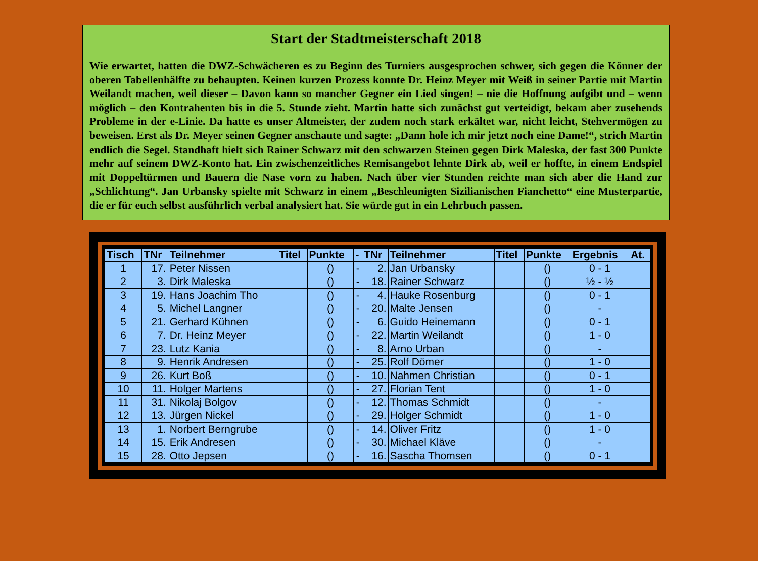Start der Stadtmeisterschaft 2018
Wie erwartet, hatten die DWZ-Schwächeren es zu Beginn des Turniers ausgesprochen schwer, sich gegen die Könner der oberen Tabellenhälfte zu behaupten. Keinen kurzen Prozess konnte Dr. Heinz Meyer mit Weiß in seiner Partie mit Martin Weilandt machen, weil dieser – Davon kann so mancher Gegner ein Lied singen! – nie die Hoffnung aufgibt und – wenn möglich – den Kontrahenten bis in die 5. Stunde zieht. Martin hatte sich zunächst gut verteidigt, bekam aber zusehends Probleme in der e-Linie. Da hatte es unser Altmeister, der zudem noch stark erkältet war, nicht leicht, Stehvermögen zu beweisen. Erst als Dr. Meyer seinen Gegner anschaute und sagte: „Dann hole ich mir jetzt noch eine Dame!“, strich Martin endlich die Segel. Standhaft hielt sich Rainer Schwarz mit den schwarzen Steinen gegen Dirk Maleska, der fast 300 Punkte mehr auf seinem DWZ-Konto hat. Ein zwischenzeitliches Remisangebot lehnte Dirk ab, weil er hoffte, in einem Endspiel mit Doppeltürmen und Bauern die Nase vorn zu haben. Nach über vier Stunden reichte man sich aber die Hand zur „Schlichtung“. Jan Urbansky spielte mit Schwarz in einem „Beschleunigten Sizilianischen Fianchetto“ eine Musterpartie, die er für euch selbst ausführlich verbal analysiert hat. Sie würde gut in ein Lehrbuch passen.
| Tisch | TNr | Teilnehmer | Titel | Punkte | - | TNr | Teilnehmer | Titel | Punkte | Ergebnis | At. |
| --- | --- | --- | --- | --- | --- | --- | --- | --- | --- | --- | --- |
| 1 | 17. | Peter Nissen | | () | - | 2. | Jan Urbansky | | () | 0 - 1 | |
| 2 | 3. | Dirk Maleska | | () | - | 18. | Rainer Schwarz | | () | ½ - ½ | |
| 3 | 19. | Hans Joachim Tho | | () | - | 4. | Hauke Rosenburg | | () | 0 - 1 | |
| 4 | 5. | Michel Langner | | () | - | 20. | Malte Jensen | | () | - | |
| 5 | 21. | Gerhard Kühnen | | () | - | 6. | Guido Heinemann | | () | 0 - 1 | |
| 6 | 7. | Dr. Heinz Meyer | | () | - | 22. | Martin Weilandt | | () | 1 - 0 | |
| 7 | 23. | Lutz Kania | | () | - | 8. | Arno Urban | | () | - | |
| 8 | 9. | Henrik Andresen | | () | - | 25. | Rolf Dömer | | () | 1 - 0 | |
| 9 | 26. | Kurt Boß | | () | - | 10. | Nahmen Christian | | () | 0 - 1 | |
| 10 | 11. | Holger Martens | | () | - | 27. | Florian Tent | | () | 1 - 0 | |
| 11 | 31. | Nikolaj Bolgov | | () | - | 12. | Thomas Schmidt | | () | - | |
| 12 | 13. | Jürgen Nickel | | () | - | 29. | Holger Schmidt | | () | 1 - 0 | |
| 13 | 1. | Norbert Berngrube | | () | - | 14. | Oliver Fritz | | () | 1 - 0 | |
| 14 | 15. | Erik Andresen | | () | - | 30. | Michael Kläve | | () | - | |
| 15 | 28. | Otto Jepsen | | () | - | 16. | Sascha Thomsen | | () | 0 - 1 | |